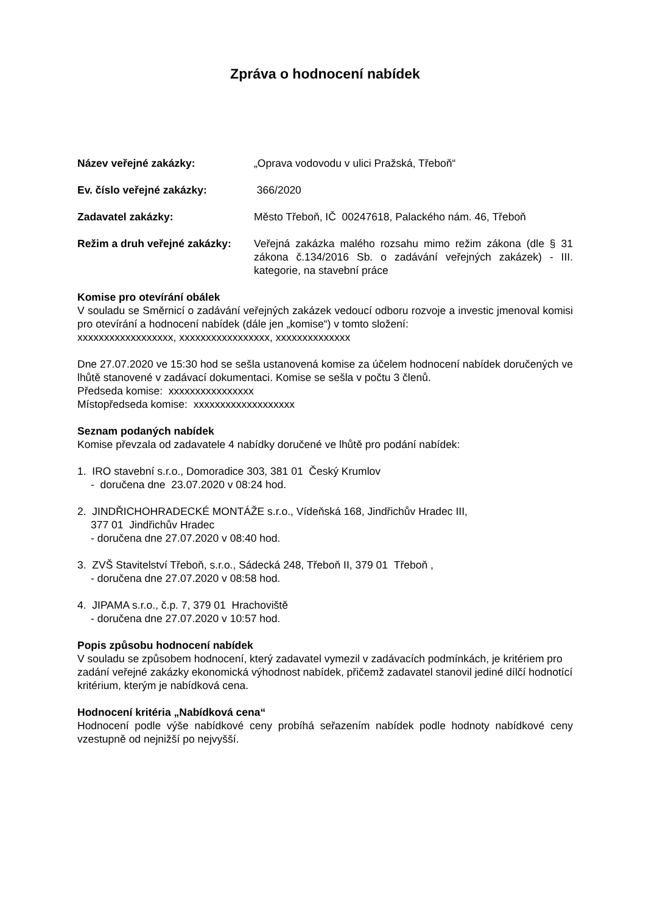Zpráva o hodnocení nabídek
Název veřejné zakázky: „Oprava vodovodu v ulici Pražská, Třeboň“
Ev. číslo veřejné zakázky: 366/2020
Zadavatel zakázky: Město Třeboň, IČ 00247618, Palackého nám. 46, Třeboň
Režim a druh veřejné zakázky:
Veřejná zakázka malého rozsahu mimo režim zákona (dle § 31 zákona č.134/2016 Sb. o zadávání veřejných zakázek) - III. kategorie, na stavební práce
Komise pro otevírání obálek
V souladu se Směrnicí o zadávání veřejných zakázek vedoucí odboru rozvoje a investic jmenoval komisi pro otevírání a hodnocení nabídek (dále jen „komise“) v tomto složení:
xxxxxxxxxxxxxxxxxx, xxxxxxxxxxxxxxxxx, xxxxxxxxxxxxxx
Dne 27.07.2020 ve 15:30 hod se sešla ustanovená komise za účelem hodnocení nabídek doručených ve lhůtě stanovené v zadávací dokumentaci. Komise se sešla v počtu 3 členů.
Předseda komise: xxxxxxxxxxxxxxxx
Místopředseda komise: xxxxxxxxxxxxxxxxxxx
Seznam podaných nabídek
Komise převzala od zadavatele 4 nabídky doručené ve lhůtě pro podání nabídek:
1. IRO stavební s.r.o., Domoradice 303, 381 01 Český Krumlov
- doručena dne 23.07.2020 v 08:24 hod.
2. JINDŘICHOHRADECKÉ MONTÁŽE s.r.o., Vídeňská 168, Jindřichův Hradec III,
377 01 Jindřichův Hradec
- doručena dne 27.07.2020 v 08:40 hod.
3. ZVŠ Stavitelství Třeboň, s.r.o., Sádecká 248, Třeboň II, 379 01 Třeboň ,
- doručena dne 27.07.2020 v 08:58 hod.
4. JIPAMA s.r.o., č.p. 7, 379 01 Hrachoviště
- doručena dne 27.07.2020 v 10:57 hod.
Popis způsobu hodnocení nabídek
V souladu se způsobem hodnocení, který zadavatel vymezil v zadávacích podmínkách, je kritériem pro zadání veřejné zakázky ekonomická výhodnost nabídek, přičemž zadavatel stanovil jediné dílčí hodnotící kritérium, kterým je nabídková cena.
Hodnocení kritéria „Nabídková cena“
Hodnocení podle výše nabídkové ceny probíhá seřazením nabídek podle hodnoty nabídkové ceny vzestupně od nejnižší po nejvyšší.